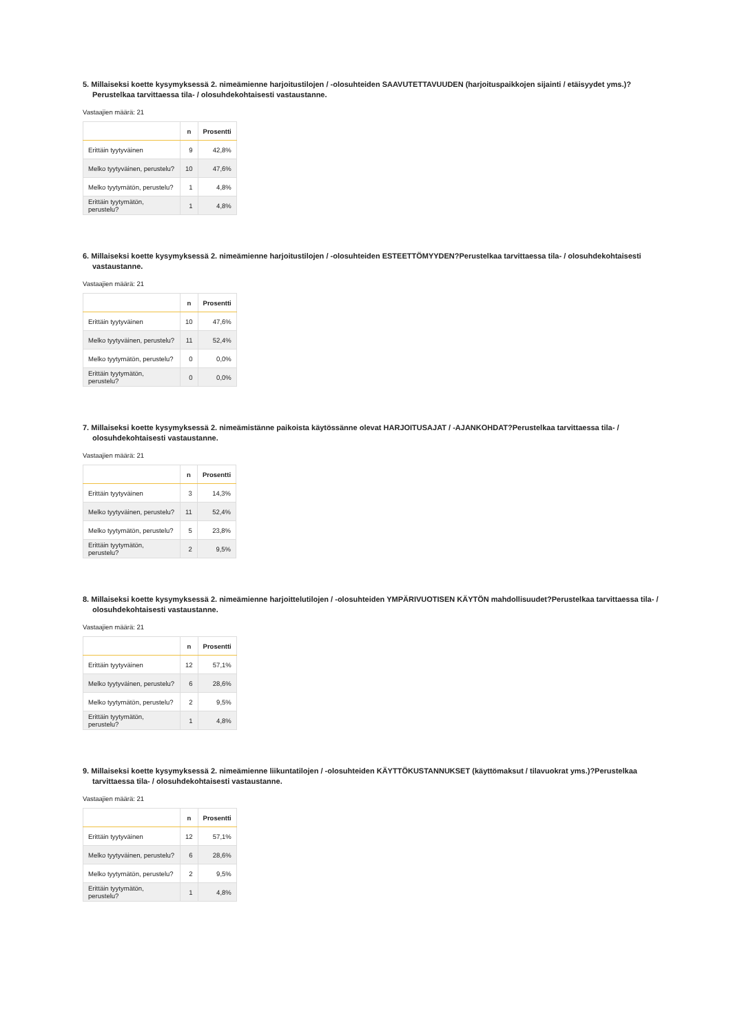5. Millaiseksi koette kysymyksessä 2. nimeämienne harjoitustilojen / -olosuhteiden SAAVUTETTAVUUDEN (harjoituspaikkojen sijainti / etäisyydet yms.)?Perustelkaa tarvittaessa tila- / olosuhdekohtaisesti vastaustanne.
Vastaajien määrä: 21
| | n | Prosentti |
| --- | --- | --- |
| Erittäin tyytyväinen | 9 | 42,8% |
| Melko tyytyväinen, perustelu? | 10 | 47,6% |
| Melko tyytymätön, perustelu? | 1 | 4,8% |
| Erittäin tyytymätön, perustelu? | 1 | 4,8% |
6. Millaiseksi koette kysymyksessä 2. nimeämienne harjoitustilojen / -olosuhteiden ESTEETTÖMYYDEN?Perustelkaa tarvittaessa tila- / olosuhdekohtaisesti vastaustanne.
Vastaajien määrä: 21
| | n | Prosentti |
| --- | --- | --- |
| Erittäin tyytyväinen | 10 | 47,6% |
| Melko tyytyväinen, perustelu? | 11 | 52,4% |
| Melko tyytymätön, perustelu? | 0 | 0,0% |
| Erittäin tyytymätön, perustelu? | 0 | 0,0% |
7. Millaiseksi koette kysymyksessä 2. nimeämistänne paikoista käytössänne olevat HARJOITUSAJAT / -AJANKOHDAT?Perustelkaa tarvittaessa tila- / olosuhdekohtaisesti vastaustanne.
Vastaajien määrä: 21
| | n | Prosentti |
| --- | --- | --- |
| Erittäin tyytyväinen | 3 | 14,3% |
| Melko tyytyväinen, perustelu? | 11 | 52,4% |
| Melko tyytymätön, perustelu? | 5 | 23,8% |
| Erittäin tyytymätön, perustelu? | 2 | 9,5% |
8. Millaiseksi koette kysymyksessä 2. nimeämienne harjoittelutilojen / -olosuhteiden YMPÄRIVUOTISEN KÄYTÖN mahdollisuudet?Perustelkaa tarvittaessa tila- / olosuhdekohtaisesti vastaustanne.
Vastaajien määrä: 21
| | n | Prosentti |
| --- | --- | --- |
| Erittäin tyytyväinen | 12 | 57,1% |
| Melko tyytyväinen, perustelu? | 6 | 28,6% |
| Melko tyytymätön, perustelu? | 2 | 9,5% |
| Erittäin tyytymätön, perustelu? | 1 | 4,8% |
9. Millaiseksi koette kysymyksessä 2. nimeämienne liikuntatilojen / -olosuhteiden KÄYTTÖKUSTANNUKSET (käyttömaksut / tilavuokrat yms.)?Perustelkaa tarvittaessa tila- / olosuhdekohtaisesti vastaustanne.
Vastaajien määrä: 21
| | n | Prosentti |
| --- | --- | --- |
| Erittäin tyytyväinen | 12 | 57,1% |
| Melko tyytyväinen, perustelu? | 6 | 28,6% |
| Melko tyytymätön, perustelu? | 2 | 9,5% |
| Erittäin tyytymätön, perustelu? | 1 | 4,8% |